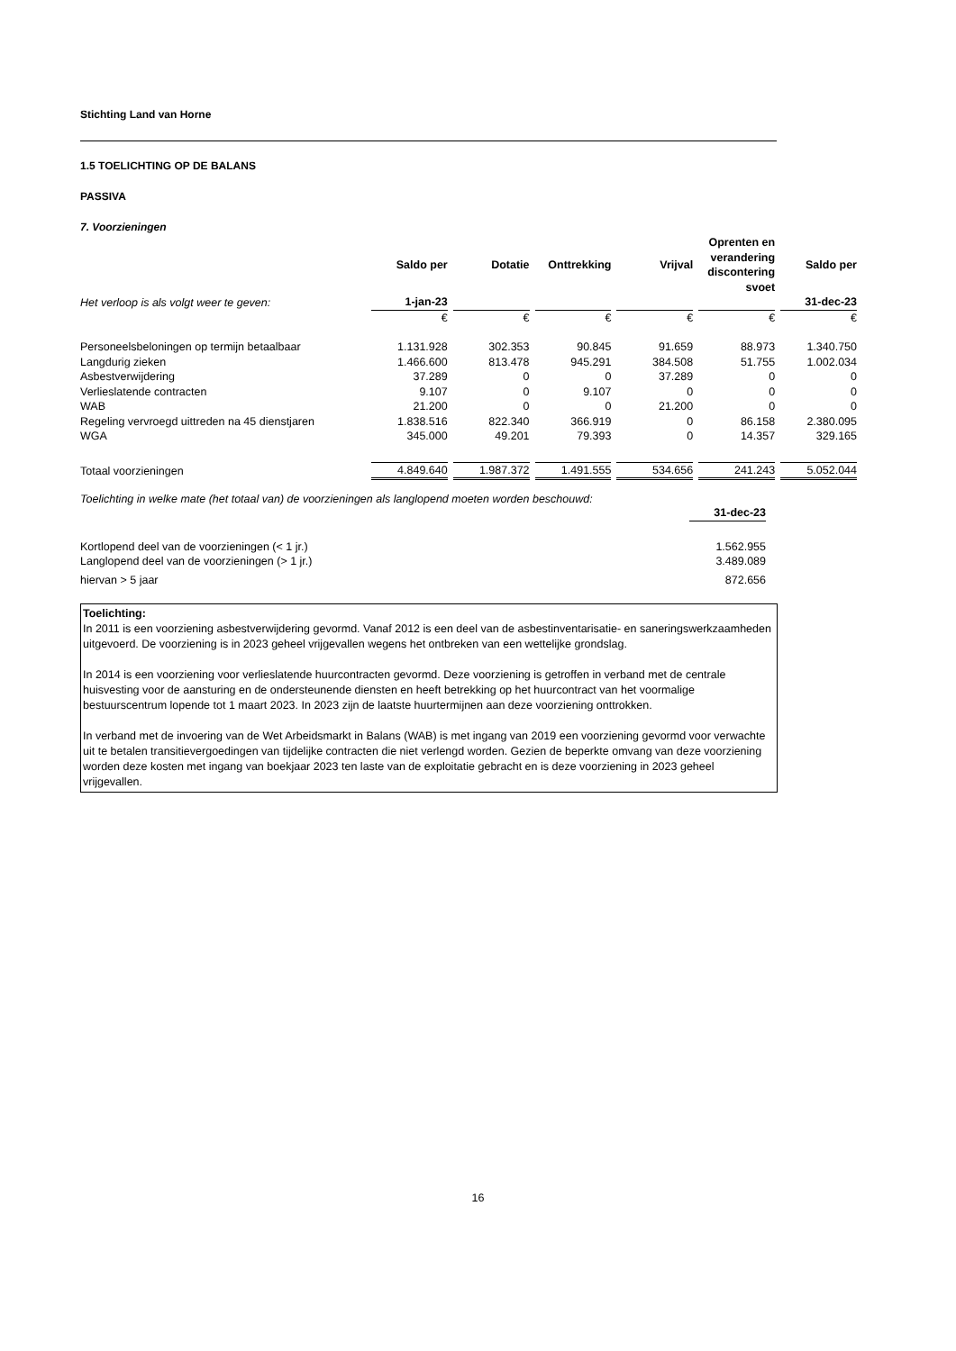Stichting Land van Horne
1.5 TOELICHTING OP DE BALANS
PASSIVA
7. Voorzieningen
| | Saldo per | Dotatie | Onttrekking | Vrijval | Oprenten en verandering discontering svoet | Saldo per |
| Het verloop is als volgt weer te geven: | 1-jan-23 | | | | | 31-dec-23 |
| | € | € | € | € | € | € |
| Personeelsbeloningen op termijn betaalbaar | 1.131.928 | 302.353 | 90.845 | 91.659 | 88.973 | 1.340.750 |
| Langdurig zieken | 1.466.600 | 813.478 | 945.291 | 384.508 | 51.755 | 1.002.034 |
| Asbestverwijdering | 37.289 | 0 | 0 | 37.289 | 0 | 0 |
| Verlieslatende contracten | 9.107 | 0 | 9.107 | 0 | 0 | 0 |
| WAB | 21.200 | 0 | 0 | 21.200 | 0 | 0 |
| Regeling vervroegd uittreden na 45 dienstjaren | 1.838.516 | 822.340 | 366.919 | 0 | 86.158 | 2.380.095 |
| WGA | 345.000 | 49.201 | 79.393 | 0 | 14.357 | 329.165 |
| Totaal voorzieningen | 4.849.640 | 1.987.372 | 1.491.555 | 534.656 | 241.243 | 5.052.044 |
Toelichting in welke mate (het totaal van) de voorzieningen als langlopend moeten worden beschouwd:
| | 31-dec-23 |
| Kortlopend deel van de voorzieningen (< 1 jr.) | 1.562.955 |
| Langlopend deel van de voorzieningen (> 1 jr.) | 3.489.089 |
| hiervan > 5 jaar | 872.656 |
Toelichting:
In 2011 is een voorziening asbestverwijdering gevormd. Vanaf 2012 is een deel van de asbestinventarisatie- en saneringswerkzaamheden uitgevoerd. De voorziening is in 2023 geheel vrijgevallen wegens het ontbreken van een wettelijke grondslag.
In 2014 is een voorziening voor verlieslatende huurcontracten gevormd. Deze voorziening is getroffen in verband met de centrale huisvesting voor de aansturing en de ondersteunende diensten en heeft betrekking op het huurcontract van het voormalige bestuurscentrum lopende tot 1 maart 2023. In 2023 zijn de laatste huurtermijnen aan deze voorziening onttrokken.
In verband met de invoering van de Wet Arbeidsmarkt in Balans (WAB) is met ingang van 2019 een voorziening gevormd voor verwachte uit te betalen transitievergoedingen van tijdelijke contracten die niet verlengd worden. Gezien de beperkte omvang van deze voorziening worden deze kosten met ingang van boekjaar 2023 ten laste van de exploitatie gebracht en is deze voorziening in 2023 geheel vrijgevallen.
16